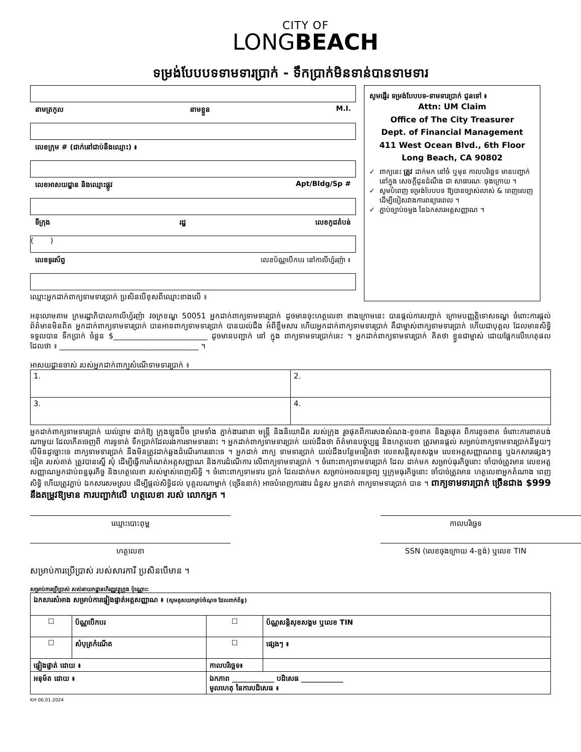CITY OF
LONGBEACH
ទម្រង់បែបបទទាមទារប្រាក់ - ទឹកប្រាក់មិនទាន់បានទាមទារ
នាមត្រកូល នាមខ្លួន M.I.
លេខក្រុម # (ដាក់នៅជាប់នឹងឈ្មោះ) ៖
លេខអាសយដ្ឋាន និងឈ្មោះផ្លូវ Apt/Bldg/Sp #
ទីក្រុង រដ្ឋ លេខកូដតំបន់
( )
លេខទូរស័ព្ទ លេខប័ណ្ណបើកបរ នៅកាលីហ្វ័រញ៉ា ៖
ឈ្មោះអ្នកដាក់ពាក្យទាមទារប្រាក់ ប្រសិនបើខុសពីឈ្មោះខាងលើ ៖
សូមផ្ញើរ ទម្រង់បែបបទ-ទាមទារប្រាក់ ជូនទៅ ៖
Attn: UM Claim
Office of The City Treasurer
Dept. of Financial Management
411 West Ocean Blvd., 6th Floor
Long Beach, CA 90802
ពាក្យនេះ ត្រូវ ដាក់មក នៅចំ ឬមុន កាលបរិច្ឆេទ មានបញ្ជាក់ នៅក្នុង សេចក្ដីជូនដំណឹង ជា សាធារណៈ ចុងក្រោយ ។
សូមបំពេញ ទម្រង់បែបបទ ឱ្យបានច្បាស់លាស់ & ពេញលេញ ដើម្បីចៀសវាងការពន្យារពេល ។
ភ្ជាប់ច្បាប់ចម្លង នៃឯកសារអត្តសញ្ញាណ ។
អនុលោមតាម ក្រមរដ្ឋាភិបាលកាលីហ្វ័រញ៉ា វចក្រខណ្ឌ 50051 អ្នកដាក់ពាក្យទាមទារប្រាក់ ដូចមានចុះហត្ថលេខា ខាងក្រោមនេះ បានផ្ដល់ការបញ្ជាក់ ក្រោមបញ្ញត្តិទោសទណ្ឌ ចំពោះការផ្ដល់ព័ត៌មានមិនពិត អ្នកដាក់ពាក្យទាមទារប្រាក់ បានអានពាក្យទាមទារប្រាក់ បានយល់ដឹង អំពីខ្លឹមសារ ហើយអ្នកដាក់ពាក្យទាមទារប្រាក់ គឺជាម្ចាស់ពាក្យទាមទារប្រាក់ ហើយជាបុគ្គល ដែលមានសិទ្ធិទទួលបាន ទឹកប្រាក់ ចំនួន $_________________________ ដូចមានបញ្ជាក់ នៅ ក្នុង ពាក្យទាមទារប្រាក់នេះ ។ អ្នកដាក់ពាក្យទាមទារប្រាក់ គិតថា ខ្លួនជាម្ចាស់ ដោយផ្អែកលើហេតុផល ដែលថា ៖ _____________________________________ ។
អាសយដ្ឋានចាស់ របស់អ្នកដាក់ពាក្យសំណើទាមទារប្រាក់ ៖
| 1. | 2. |
| 3. | 4. |
អ្នកដាក់ពាក្យទាមទារប្រាក់ យល់ព្រម ដាក់ឱ្យ ក្រុងឡុងប៊ិច ព្រមទាំង ភ្នាក់ងារនានា មន្ត្រី និងនិយោជិត របស់ក្រុង រួចផុតពីការសងសំណង-ខូចខាត និងរួចផុត ពីការខូចខាត ចំពោះការខាតបង់ណាមួយ ដែលកើតចេញពី ការទូទាត់ ទឹកប្រាក់ដែលរងការទាមទារនោះ ។ អ្នកដាក់ពាក្យទាមទារប្រាក់ យល់ដឹងថា ព័ត៌មានបច្ចុប្បន្ន និងហត្ថលេខា ត្រូវមានផ្ដល់ សម្រាប់ពាក្យទាមទារប្រាក់នីមួយៗ បើមិនដូច្នោះទេ ពាក្យទាមទារប្រាក់ នឹងមិនត្រូវដាក់ឆ្លងដំណើរការនោះទេ ។ អ្នកដាក់ ពាក្យ ទាមទារប្រាក់ យល់ដឹងបន្ថែមទៀតថា លេខសន្តិសុខសង្គម លេខអត្តសញ្ញាណពន្ធ ឬឯកសារផ្សេងៗ ទៀត របស់គាត់ ត្រូវបានស្នើ សុំ ដើម្បីធ្វើការកំណត់អត្តសញ្ញាណ និងការដំណើការ លើពាក្យទាមទារប្រាក់ ។ ចំពោះពាក្យទាមទារប្រាក់ ដែល ដាក់មក សម្រាប់ធុរកិច្ចនោះ ចាំបាច់ត្រូវមាន លេខអត្តសញ្ញាណអ្នកជាប់ពន្ធធុរកិច្ច និងហត្ថលេខា របស់ម្ចាស់ពេញសិទ្ធិ ។ ចំពោះពាក្យទាមទារ ប្រាក់ ដែលដាក់មក សម្រាប់អចលនទ្រព្យ ឬក្រុមធុរកិច្ចនោះ ចាំបាច់ត្រូវមាន ហត្ថលេខាអ្នកតំណាង ពេញសិទ្ធិ ហើយត្រូវភ្ជាប់ ឯកសារសមស្រប ដើម្បីផ្ដល់សិទ្ធិដល់ បុគ្គលណាម្នាក់ (ច្រើននាក់) អាចបំពេញការងារ ជំនួស អ្នកដាក់ ពាក្យទាមទារប្រាក់ បាន ។ ពាក្យទាមទារប្រាក់ ច្រើនជាង $999 នឹងតម្រូវឱ្យមាន ការបញ្ជាក់លើ ហត្ថលេខា របស់ លោកអ្នក ។
ឈ្មោះបោះពុម្ព កាលបរិច្ឆេទ
ហត្ថលេខា SSN (លេខចុងក្រោយ 4-ខ្ទង់) ឬលេខ TIN
សម្រាប់ការប្រើប្រាស់ របស់សារការី ប្រសិនបើមាន ។
សម្រាប់ការប្រើប្រាស់ របស់នាយកដ្ឋានហិរញ្ញវត្ថុក្រុង ប៉ុណ្ណោះ:
| ឯកសារសំអាង សម្រាប់ការផ្ទៀងផ្ទាត់អត្តសញ្ញាណ ៖ (សូមគូសយកគ្រប់ចំណុច ដែលពាក់ព័ន្ធ) | | | |
| ☐ | ប័ណ្ណបើកបរ | ☐ | ប័ណ្ណសន្តិសុខសង្គម ឬលេខ TIN |
| ☐ | សំបុត្រកំណើត | ☐ | ផ្សេងៗ ៖ |
| ផ្ទៀងផ្ទាត់ ដោយ ៖ | | កាលបរិច្ឆេទ៖ | |
| អនុម័ត ដោយ ៖ | | ឯកភាព ____________ បដិសេធ ____________ មូលហេតុ នៃការបដិសេធ ៖ | |
KH 06.01.2024